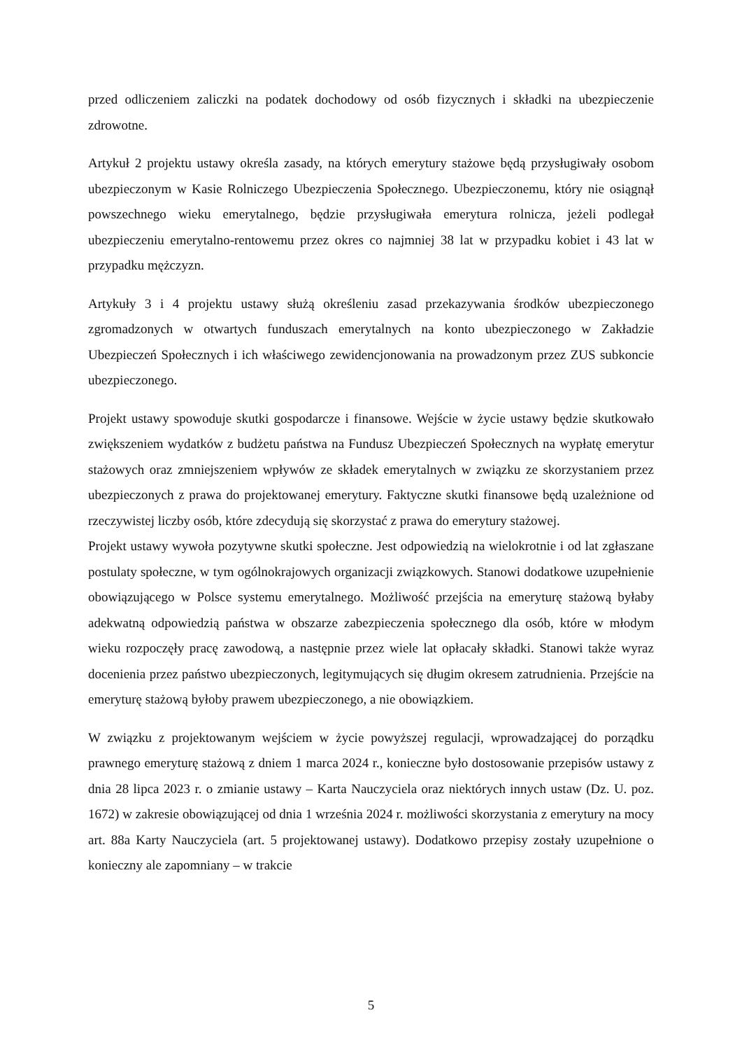przed odliczeniem zaliczki na podatek dochodowy od osób fizycznych i składki na ubezpieczenie zdrowotne.
Artykuł 2 projektu ustawy określa zasady, na których emerytury stażowe będą przysługiwały osobom ubezpieczonym w Kasie Rolniczego Ubezpieczenia Społecznego. Ubezpieczonemu, który nie osiągnął powszechnego wieku emerytalnego, będzie przysługiwała emerytura rolnicza, jeżeli podlegał ubezpieczeniu emerytalno-rentowemu przez okres co najmniej 38 lat w przypadku kobiet i 43 lat w przypadku mężczyzn.
Artykuły 3 i 4 projektu ustawy służą określeniu zasad przekazywania środków ubezpieczonego zgromadzonych w otwartych funduszach emerytalnych na konto ubezpieczonego w Zakładzie Ubezpieczeń Społecznych i ich właściwego zewidencjonowania na prowadzonym przez ZUS subkoncie ubezpieczonego.
Projekt ustawy spowoduje skutki gospodarcze i finansowe. Wejście w życie ustawy będzie skutkowało zwiększeniem wydatków z budżetu państwa na Fundusz Ubezpieczeń Społecznych na wypłatę emerytur stażowych oraz zmniejszeniem wpływów ze składek emerytalnych w związku ze skorzystaniem przez ubezpieczonych z prawa do projektowanej emerytury. Faktyczne skutki finansowe będą uzależnione od rzeczywistej liczby osób, które zdecydują się skorzystać z prawa do emerytury stażowej.
Projekt ustawy wywoła pozytywne skutki społeczne. Jest odpowiedzią na wielokrotnie i od lat zgłaszane postulaty społeczne, w tym ogólnokrajowych organizacji związkowych. Stanowi dodatkowe uzupełnienie obowiązującego w Polsce systemu emerytalnego. Możliwość przejścia na emeryturę stażową byłaby adekwatną odpowiedzią państwa w obszarze zabezpieczenia społecznego dla osób, które w młodym wieku rozpoczęły pracę zawodową, a następnie przez wiele lat opłacały składki. Stanowi także wyraz docenienia przez państwo ubezpieczonych, legitymujących się długim okresem zatrudnienia. Przejście na emeryturę stażową byłoby prawem ubezpieczonego, a nie obowiązkiem.
W związku z projektowanym wejściem w życie powyższej regulacji, wprowadzającej do porządku prawnego emeryturę stażową z dniem 1 marca 2024 r., konieczne było dostosowanie przepisów ustawy z dnia 28 lipca 2023 r. o zmianie ustawy – Karta Nauczyciela oraz niektórych innych ustaw (Dz. U. poz. 1672) w zakresie obowiązującej od dnia 1 września 2024 r. możliwości skorzystania z emerytury na mocy art. 88a Karty Nauczyciela (art. 5 projektowanej ustawy). Dodatkowo przepisy zostały uzupełnione o konieczny ale zapomniany – w trakcie
5